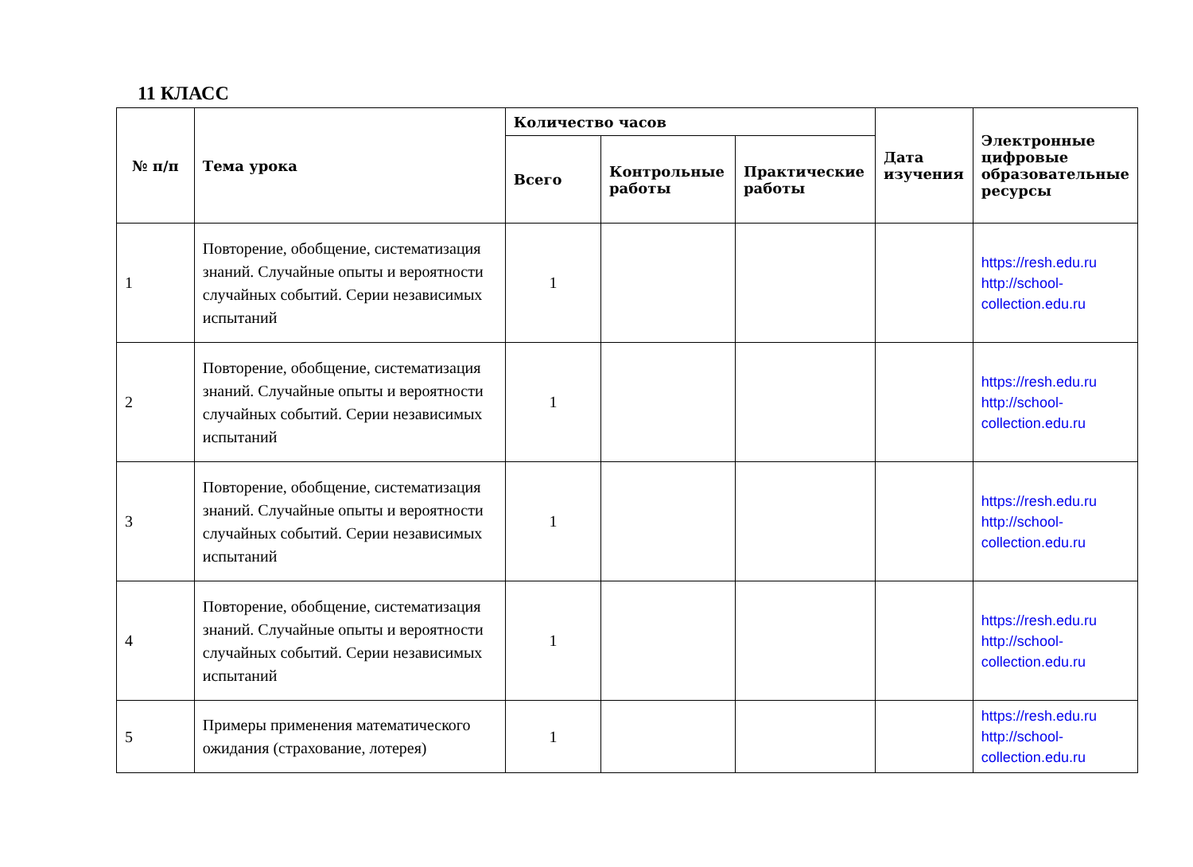11 КЛАСС
| № п/п | Тема урока | Количество часов | | | Дата изучения | Электронные цифровые образовательные ресурсы |
| --- | --- | --- | --- | --- | --- | --- |
| | | Всего | Контрольные работы | Практические работы | | |
| 1 | Повторение, обобщение, систематизация знаний. Случайные опыты и вероятности случайных событий. Серии независимых испытаний | 1 | | | | https://resh.edu.ru http://school-collection.edu.ru |
| 2 | Повторение, обобщение, систематизация знаний. Случайные опыты и вероятности случайных событий. Серии независимых испытаний | 1 | | | | https://resh.edu.ru http://school-collection.edu.ru |
| 3 | Повторение, обобщение, систематизация знаний. Случайные опыты и вероятности случайных событий. Серии независимых испытаний | 1 | | | | https://resh.edu.ru http://school-collection.edu.ru |
| 4 | Повторение, обобщение, систематизация знаний. Случайные опыты и вероятности случайных событий. Серии независимых испытаний | 1 | | | | https://resh.edu.ru http://school-collection.edu.ru |
| 5 | Примеры применения математического ожидания (страхование, лотерея) | 1 | | | | https://resh.edu.ru http://school-collection.edu.ru |